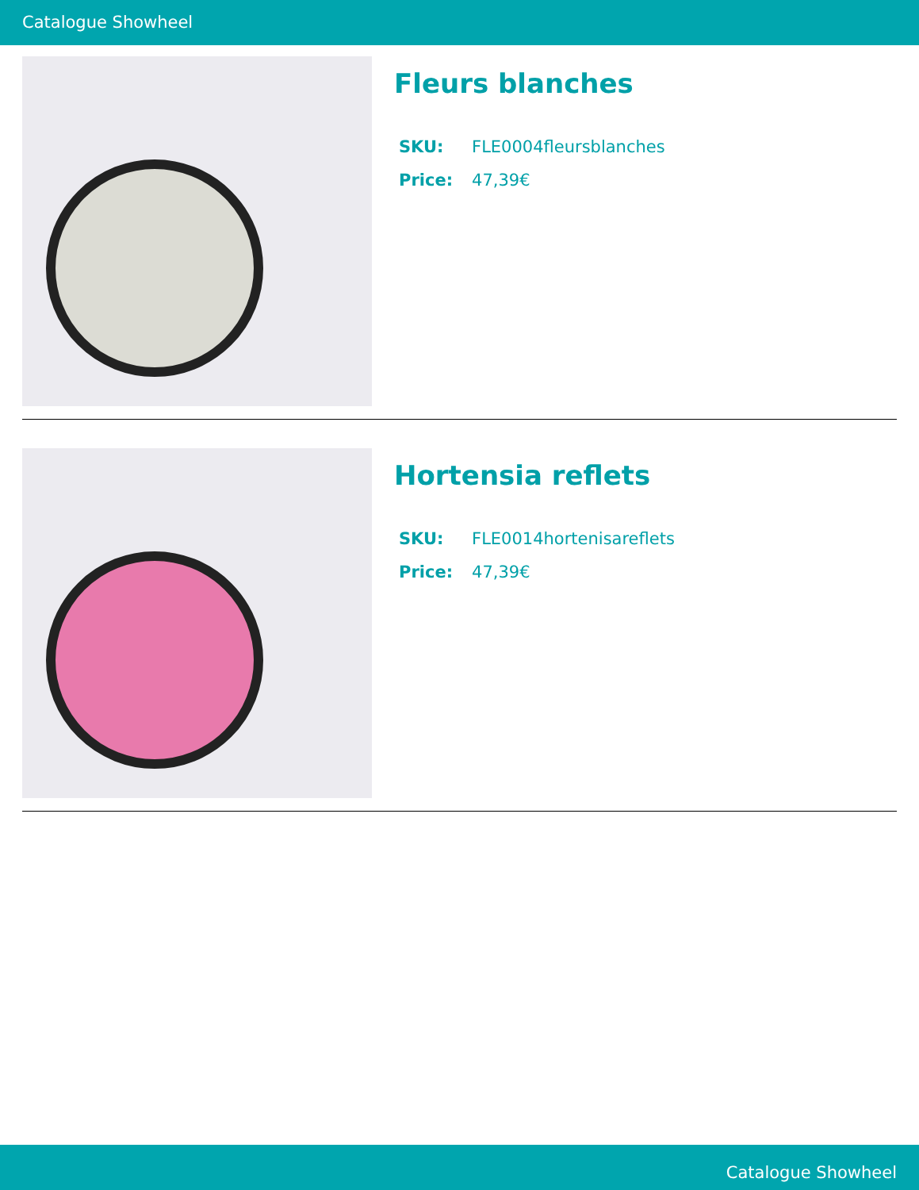Catalogue Showheel
Fleurs blanches
| SKU: | FLE0004fleursblanches |
| Price: | 47,39€ |
Hortensia reflets
| SKU: | FLE0014hortenisareflets |
| Price: | 47,39€ |
Catalogue Showheel